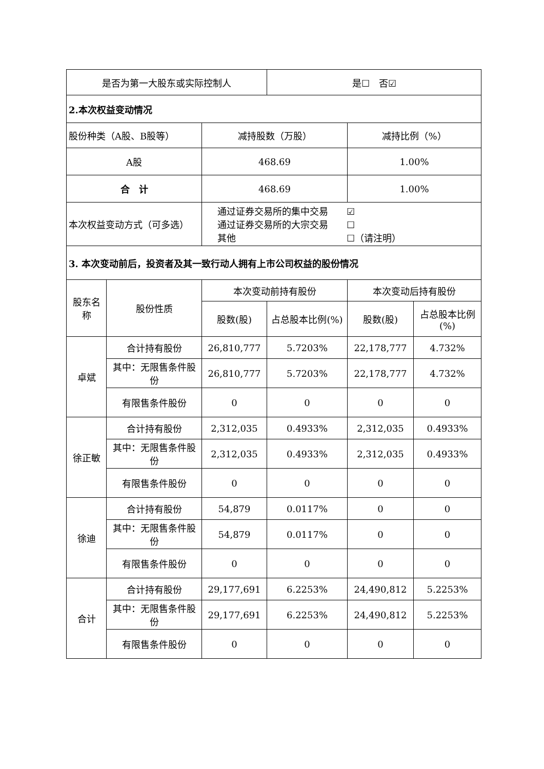| 是否为第一大股东或实际控制人 | | | 是☐ 否☑ | | |
| 2.本次权益变动情况 | | | | | |
| 股份种类（A股、B股等） | | 减持股数（万股） | | 减持比例（%） | |
| A股 | | 468.69 | | 1.00% | |
| 合 计 | | 468.69 | | 1.00% | |
| 本次权益变动方式（可多选） | | 通过证券交易所的集中交易 ☑ 通过证券交易所的大宗交易 ☐ 其他 ☐（请注明） | | | |
| 3. 本次变动前后，投资者及其一致行动人拥有上市公司权益的股份情况 | | | | | |
| 股东名称 | 股份性质 | 本次变动前持有股份 | | 本次变动后持有股份 | |
| | | 股数(股) | 占总股本比例(%) | 股数(股) | 占总股本比例(%) |
| 卓斌 | 合计持有股份 | 26,810,777 | 5.7203% | 22,178,777 | 4.732% |
| | 其中：无限售条件股份 | 26,810,777 | 5.7203% | 22,178,777 | 4.732% |
| | 有限售条件股份 | 0 | 0 | 0 | 0 |
| 徐正敏 | 合计持有股份 | 2,312,035 | 0.4933% | 2,312,035 | 0.4933% |
| | 其中：无限售条件股份 | 2,312,035 | 0.4933% | 2,312,035 | 0.4933% |
| | 有限售条件股份 | 0 | 0 | 0 | 0 |
| 徐迪 | 合计持有股份 | 54,879 | 0.0117% | 0 | 0 |
| | 其中：无限售条件股份 | 54,879 | 0.0117% | 0 | 0 |
| | 有限售条件股份 | 0 | 0 | 0 | 0 |
| 合计 | 合计持有股份 | 29,177,691 | 6.2253% | 24,490,812 | 5.2253% |
| | 其中：无限售条件股份 | 29,177,691 | 6.2253% | 24,490,812 | 5.2253% |
| | 有限售条件股份 | 0 | 0 | 0 | 0 |